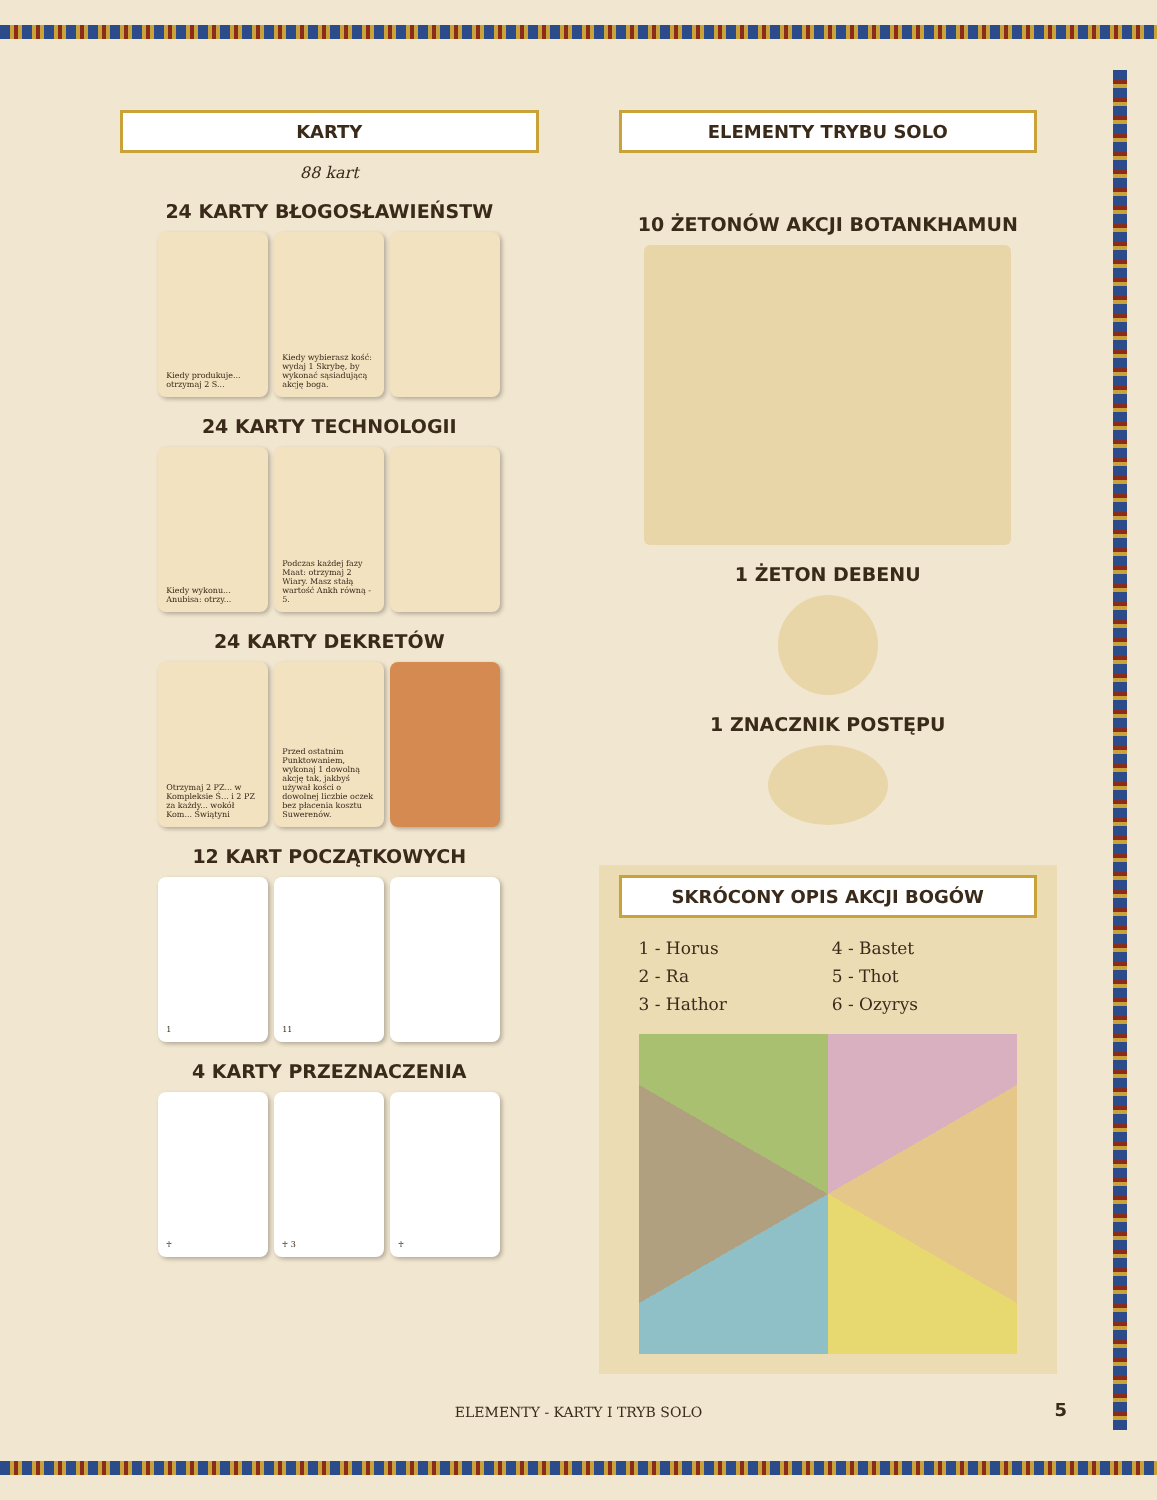KARTY
88 kart
24 KARTY BŁOGOSŁAWIEŃSTW
Kiedy produkuje... otrzymaj 2 S...
Kiedy wybierasz kość: wydaj 1 Skrybę, by wykonać sąsiadującą akcję boga.
24 KARTY TECHNOLOGII
Kiedy wykonu... Anubisa: otrzy...
Podczas każdej fazy Maat: otrzymaj 2 Wiary. Masz stałą wartość Ankh równą - 5.
24 KARTY DEKRETÓW
Otrzymaj 2 PZ... w Kompleksie Ś... i 2 PZ za każdy... wokół Kom... Świątyni
Przed ostatnim Punktowaniem, wykonaj 1 dowolną akcję tak, jakbyś używał kości o dowolnej liczbie oczek bez płacenia kosztu Suwerenów.
12 KART POCZĄTKOWYCH
1 11
4 KARTY PRZEZNACZENIA
☥ ☥ 3 ☥
ELEMENTY TRYBU SOLO
10 ŻETONÓW AKCJI BOTANKHAMUN
1 ŻETON DEBENU
1 ZNACZNIK POSTĘPU
SKRÓCONY OPIS AKCJI BOGÓW
1 - Horus 4 - Bastet 2 - Ra 5 - Thot 3 - Hathor 6 - Ozyrys
ELEMENTY - KARTY I TRYB SOLO 5